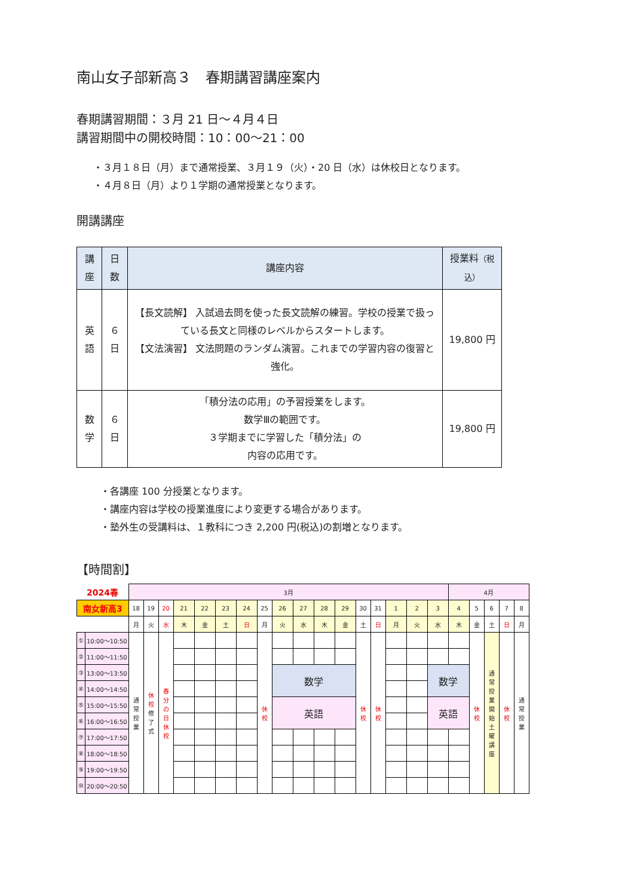南山女子部新高３　春期講習講座案内
春期講習期間：３月 21 日～４月４日
講習期間中の開校時間：10：00～21：00
・３月１８日（月）まで通常授業、３月１９（火）・20 日（水）は休校日となります。
・４月８日（月）より１学期の通常授業となります。
開講講座
| 講座 | 日数 | 講座内容 | 授業料 （税込） |
| --- | --- | --- | --- |
| 英語 | ６日 | 【長文読解】 入試過去問を使った長文読解の練習。学校の授業で扱っている長文と同様のレベルからスタートします。 【文法演習】 文法問題のランダム演習。これまでの学習内容の復習と強化。 | 19,800 円 |
| 数学 | ６日 | 「積分法の応用」の予習授業をします。 数学Ⅲの範囲です。 ３学期までに学習した「積分法」の 内容の応用です。 | 19,800 円 |
・各講座 100 分授業となります。
・講座内容は学校の授業進度により変更する場合があります。
・塾外生の受講料は、１教科につき 2,200 円(税込)の割増となります。
【時間割】
| 2024春 | | 3月 | | | | | | | | | | | | | | | | | 4月 | | | | |
| 南女新高3 | | 18 | 19 | 20 | 21 | 22 | 23 | 24 | 25 | 26 | 27 | 28 | 29 | 30 | 31 | 1 | 2 | 3 | 4 | 5 | 6 | 7 | 8 |
| | | 月 | 火 | 水 | 木 | 金 | 土 | 日 | 月 | 火 | 水 | 木 | 金 | 土 | 日 | 月 | 火 | 水 | 木 | 金 | 土 | 日 | 月 |
| ① | 10:00～10:50 | 通 常 授 業 | 休 校 修 了 式 | 春 分 の 日 休 校 | | | | | 休 校 | | | | | 休 校 | 休 校 | | | | | 休 校 | 通 常 授 業 開 始 土 曜 講 座 | 休 校 | 通 常 授 業 |
| ② | 11:00～11:50 | | | | | | | | | | | | | | | | | | | | | | |
| ③ | 13:00～13:50 | | | | | | | | | 数学 | | | | | | | | 数学 | | | | | |
| ④ | 14:00～14:50 | | | | | | | | | | | | | | | | | | | | | | |
| ⑤ | 15:00～15:50 | | | | | | | | | 英語 | | | | | | | | 英語 | | | | | |
| ⑥ | 16:00～16:50 | | | | | | | | | | | | | | | | | | | | | | |
| ⑦ | 17:00～17:50 | | | | | | | | | | | | | | | | | | | | | | |
| ⑧ | 18:00～18:50 | | | | | | | | | | | | | | | | | | | | | | |
| ⑨ | 19:00～19:50 | | | | | | | | | | | | | | | | | | | | | | |
| ⑩ | 20:00～20:50 | | | | | | | | | | | | | | | | | | | | | | |